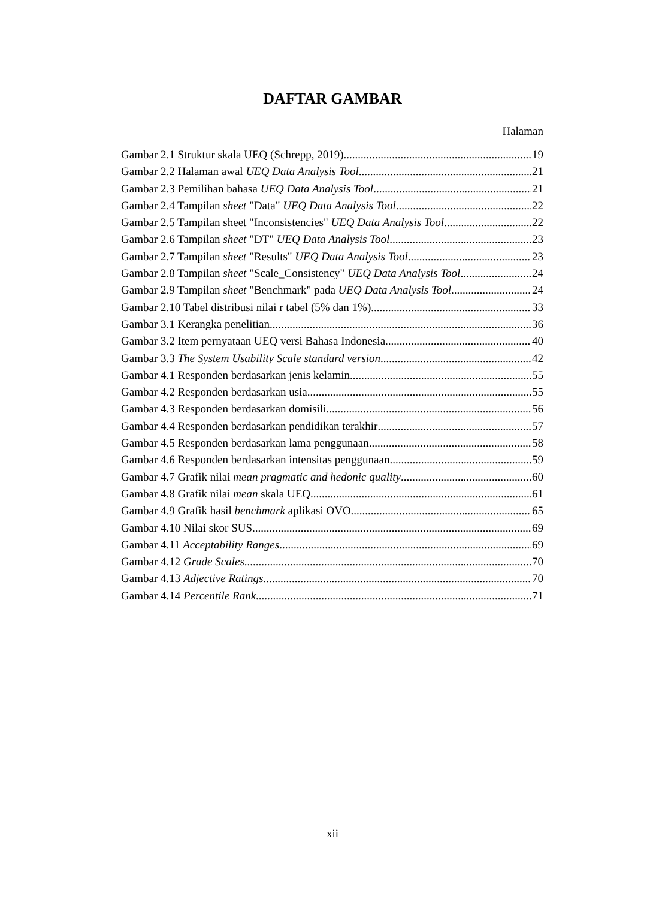DAFTAR GAMBAR
Halaman
Gambar 2.1 Struktur skala UEQ (Schrepp, 2019) 19
Gambar 2.2 Halaman awal UEQ Data Analysis Tool 21
Gambar 2.3 Pemilihan bahasa UEQ Data Analysis Tool 21
Gambar 2.4 Tampilan sheet "Data" UEQ Data Analysis Tool 22
Gambar 2.5 Tampilan sheet "Inconsistencies" UEQ Data Analysis Tool 22
Gambar 2.6 Tampilan sheet "DT" UEQ Data Analysis Tool 23
Gambar 2.7 Tampilan sheet "Results" UEQ Data Analysis Tool 23
Gambar 2.8 Tampilan sheet "Scale_Consistency" UEQ Data Analysis Tool 24
Gambar 2.9 Tampilan sheet "Benchmark" pada UEQ Data Analysis Tool 24
Gambar 2.10 Tabel distribusi nilai r tabel (5% dan 1%) 33
Gambar 3.1 Kerangka penelitian 36
Gambar 3.2 Item pernyataan UEQ versi Bahasa Indonesia 40
Gambar 3.3 The System Usability Scale standard version 42
Gambar 4.1 Responden berdasarkan jenis kelamin 55
Gambar 4.2 Responden berdasarkan usia 55
Gambar 4.3 Responden berdasarkan domisili 56
Gambar 4.4 Responden berdasarkan pendidikan terakhir 57
Gambar 4.5 Responden berdasarkan lama penggunaan 58
Gambar 4.6 Responden berdasarkan intensitas penggunaan 59
Gambar 4.7 Grafik nilai mean pragmatic and hedonic quality 60
Gambar 4.8 Grafik nilai mean skala UEQ 61
Gambar 4.9 Grafik hasil benchmark aplikasi OVO 65
Gambar 4.10 Nilai skor SUS 69
Gambar 4.11 Acceptability Ranges 69
Gambar 4.12 Grade Scales 70
Gambar 4.13 Adjective Ratings 70
Gambar 4.14 Percentile Rank 71
xii